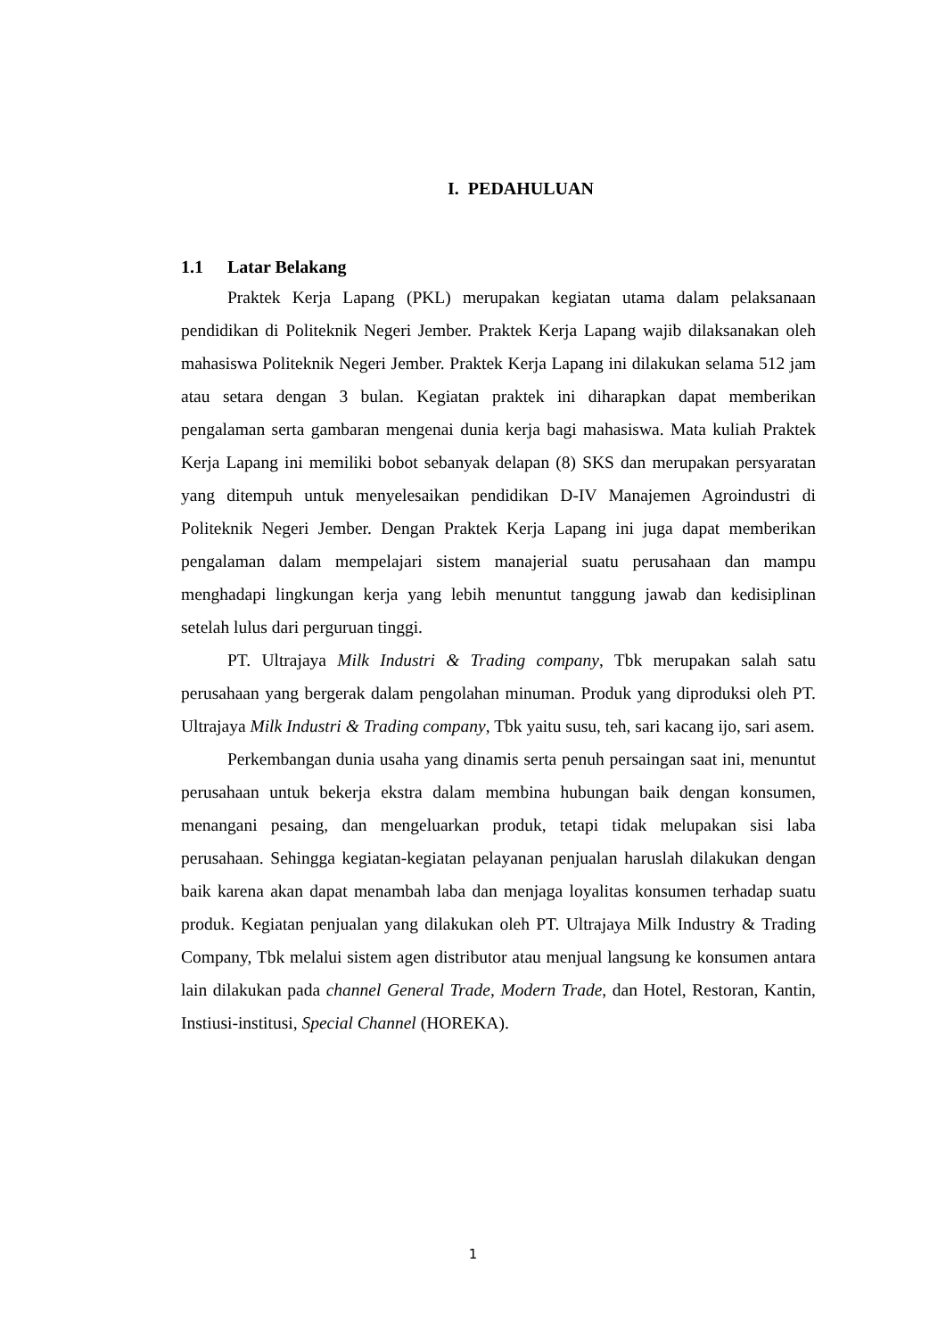I. PEDAHULUAN
1.1 Latar Belakang
Praktek Kerja Lapang (PKL) merupakan kegiatan utama dalam pelaksanaan pendidikan di Politeknik Negeri Jember. Praktek Kerja Lapang wajib dilaksanakan oleh mahasiswa Politeknik Negeri Jember. Praktek Kerja Lapang ini dilakukan selama 512 jam atau setara dengan 3 bulan. Kegiatan praktek ini diharapkan dapat memberikan pengalaman serta gambaran mengenai dunia kerja bagi mahasiswa. Mata kuliah Praktek Kerja Lapang ini memiliki bobot sebanyak delapan (8) SKS dan merupakan persyaratan yang ditempuh untuk menyelesaikan pendidikan D-IV Manajemen Agroindustri di Politeknik Negeri Jember. Dengan Praktek Kerja Lapang ini juga dapat memberikan pengalaman dalam mempelajari sistem manajerial suatu perusahaan dan mampu menghadapi lingkungan kerja yang lebih menuntut tanggung jawab dan kedisiplinan setelah lulus dari perguruan tinggi.
PT. Ultrajaya Milk Industri & Trading company, Tbk merupakan salah satu perusahaan yang bergerak dalam pengolahan minuman. Produk yang diproduksi oleh PT. Ultrajaya Milk Industri & Trading company, Tbk yaitu susu, teh, sari kacang ijo, sari asem.
Perkembangan dunia usaha yang dinamis serta penuh persaingan saat ini, menuntut perusahaan untuk bekerja ekstra dalam membina hubungan baik dengan konsumen, menangani pesaing, dan mengeluarkan produk, tetapi tidak melupakan sisi laba perusahaan. Sehingga kegiatan-kegiatan pelayanan penjualan haruslah dilakukan dengan baik karena akan dapat menambah laba dan menjaga loyalitas konsumen terhadap suatu produk. Kegiatan penjualan yang dilakukan oleh PT. Ultrajaya Milk Industry & Trading Company, Tbk melalui sistem agen distributor atau menjual langsung ke konsumen antara lain dilakukan pada channel General Trade, Modern Trade, dan Hotel, Restoran, Kantin, Instiusi-institusi, Special Channel (HOREKA).
1